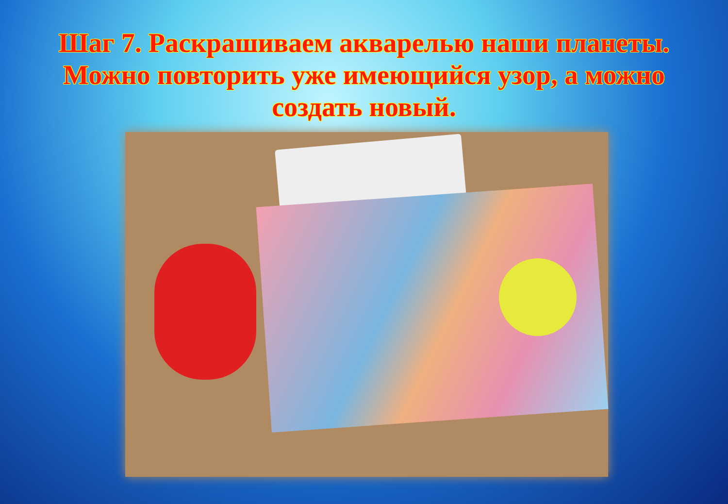Шаг 7. Раскрашиваем акварелью наши планеты. Можно повторить уже имеющийся узор, а можно создать новый.